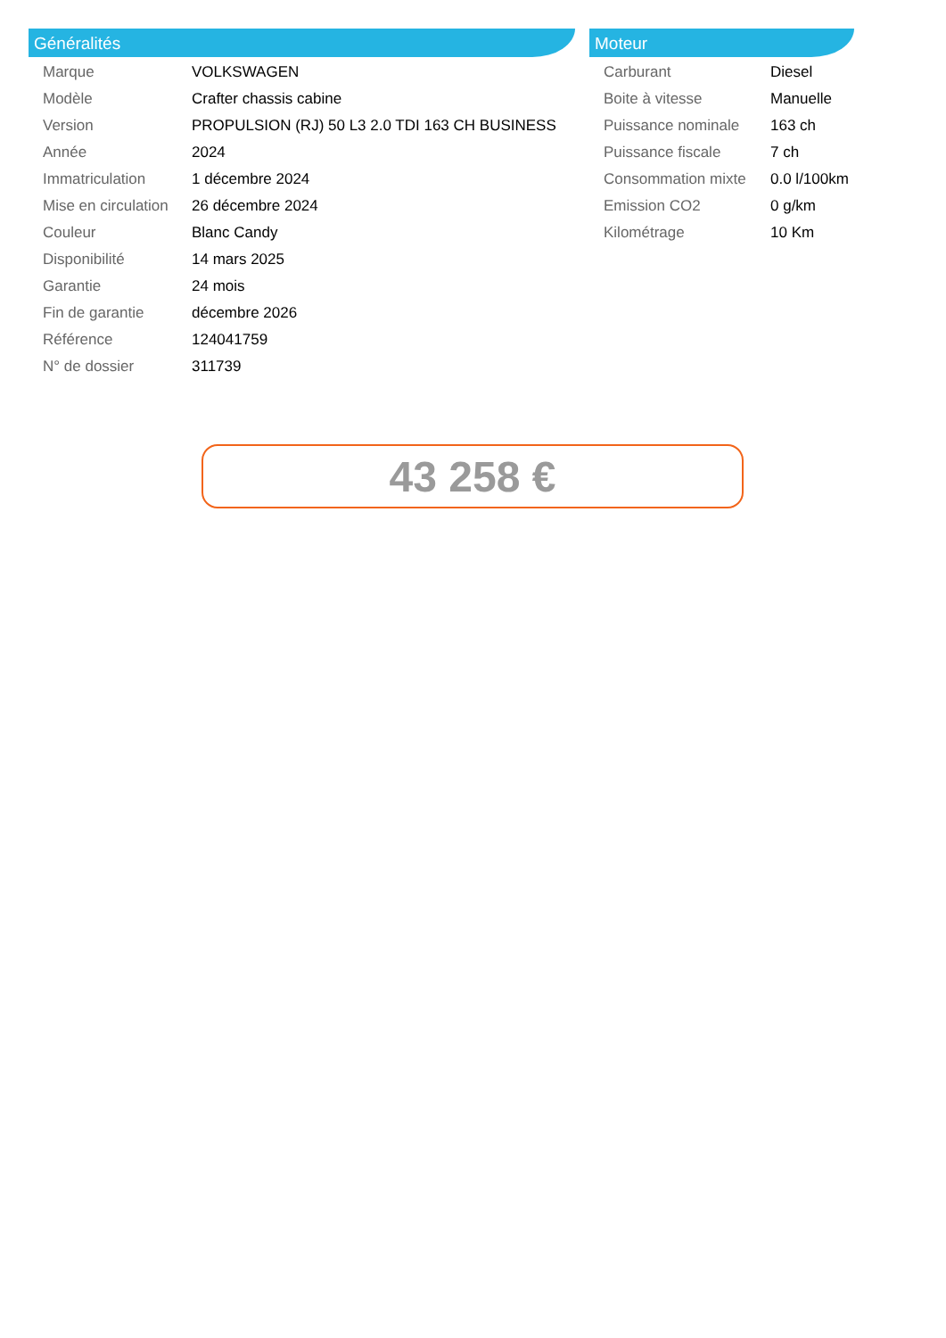Généralités
| Marque | VOLKSWAGEN |
| Modèle | Crafter chassis cabine |
| Version | PROPULSION (RJ) 50 L3 2.0 TDI 163 CH BUSINESS |
| Année | 2024 |
| Immatriculation | 1 décembre 2024 |
| Mise en circulation | 26 décembre 2024 |
| Couleur | Blanc Candy |
| Disponibilité | 14 mars 2025 |
| Garantie | 24 mois |
| Fin de garantie | décembre 2026 |
| Référence | 124041759 |
| N° de dossier | 311739 |
Moteur
| Carburant | Diesel |
| Boite à vitesse | Manuelle |
| Puissance nominale | 163 ch |
| Puissance fiscale | 7 ch |
| Consommation mixte | 0.0 l/100km |
| Emission CO2 | 0 g/km |
| Kilométrage | 10 Km |
43 258 €